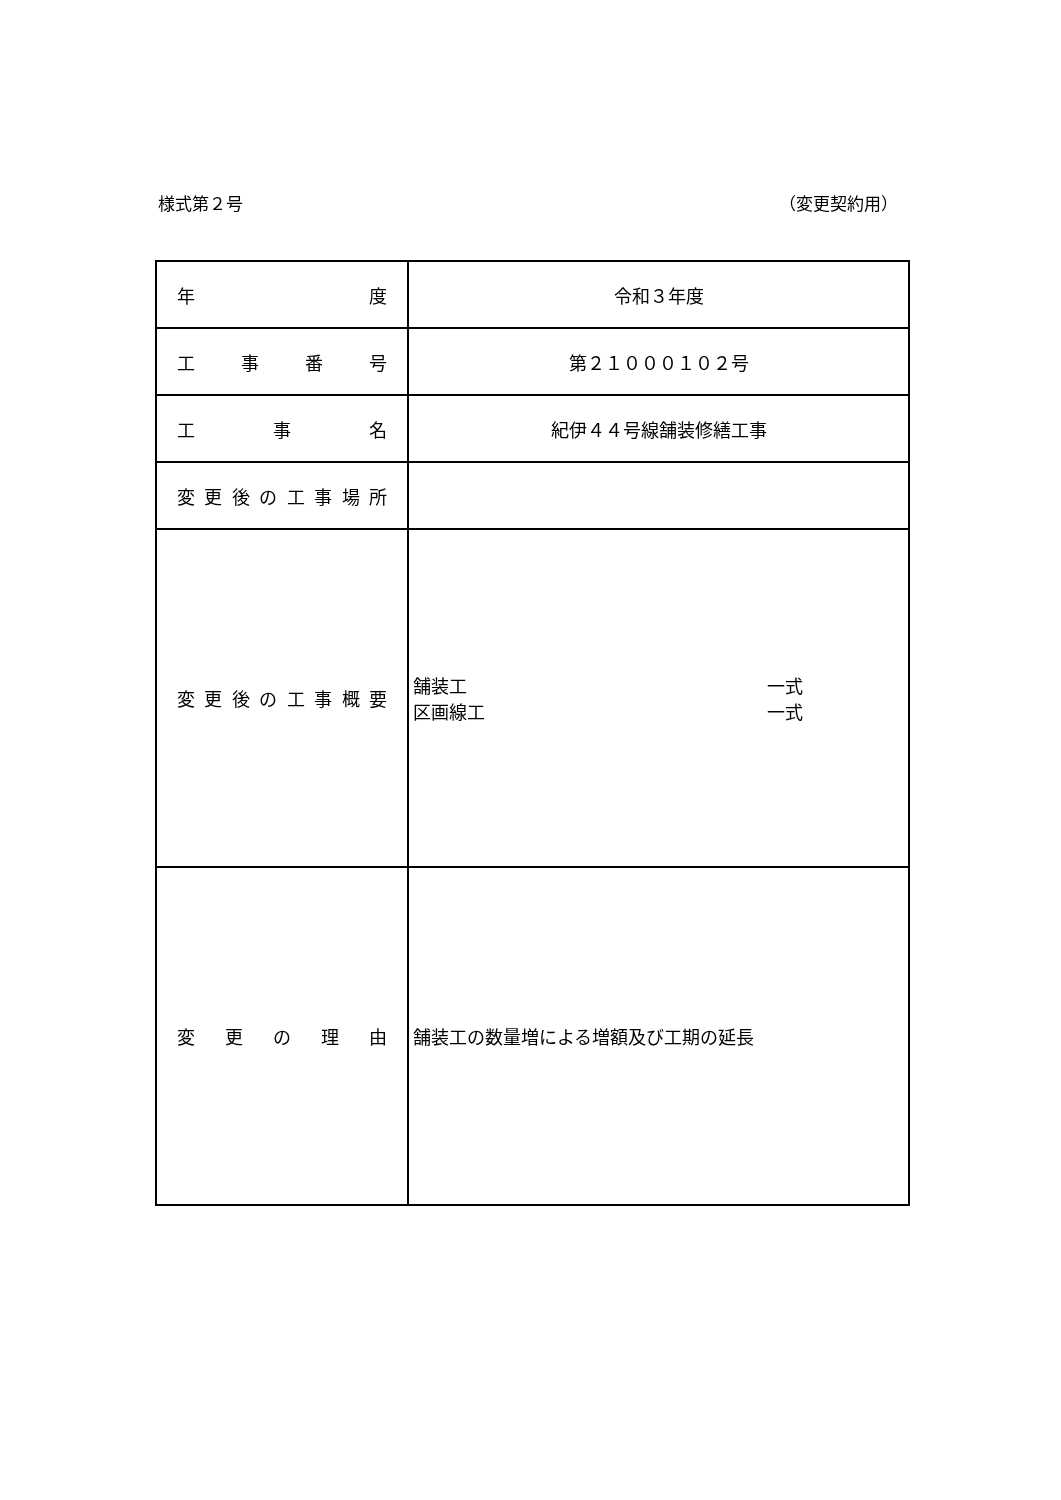様式第２号 （変更契約用）
| 年 度 | 令和３年度 |
| 工 事 番 号 | 第２１０００１０２号 |
| 工 事 名 | 紀伊４４号線舗装修繕工事 |
| 変 更 後 の 工 事 場 所 | |
| 変 更 後 の 工 事 概 要 | 舗装工 一式 区画線工 一式 |
| 変 更 の 理 由 | 舗装工の数量増による増額及び工期の延長 |